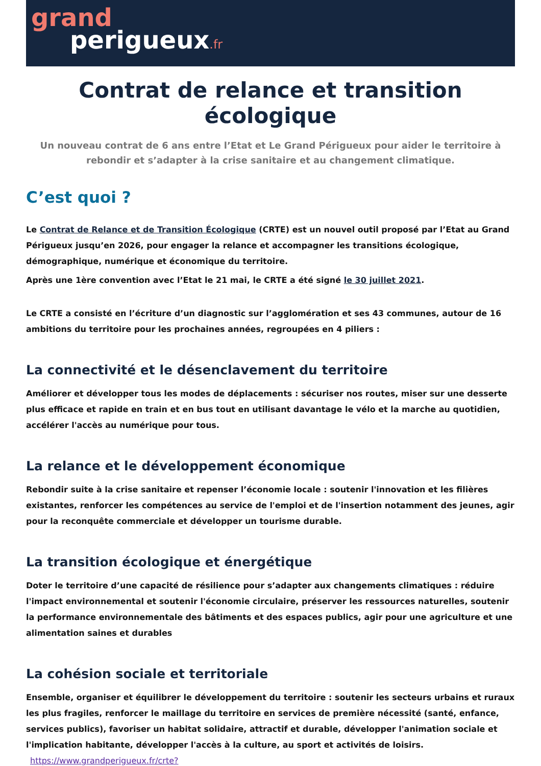grand
perigueux.fr
Contrat de relance et transition écologique
Un nouveau contrat de 6 ans entre l’Etat et Le Grand Périgueux pour aider le territoire à rebondir et s’adapter à la crise sanitaire et au changement climatique.
C’est quoi ?
Le Contrat de Relance et de Transition Écologique (CRTE) est un nouvel outil proposé par l’Etat au Grand Périgueux jusqu’en 2026, pour engager la relance et accompagner les transitions écologique, démographique, numérique et économique du territoire.
Après une 1ère convention avec l’Etat le 21 mai, le CRTE a été signé le 30 juillet 2021.
Le CRTE a consisté en l’écriture d’un diagnostic sur l’agglomération et ses 43 communes, autour de 16 ambitions du territoire pour les prochaines années, regroupées en 4 piliers :
La connectivité et le désenclavement du territoire
Améliorer et développer tous les modes de déplacements : sécuriser nos routes, miser sur une desserte plus efficace et rapide en train et en bus tout en utilisant davantage le vélo et la marche au quotidien, accélérer l'accès au numérique pour tous.
La relance et le développement économique
Rebondir suite à la crise sanitaire et repenser l’économie locale : soutenir l'innovation et les filières existantes, renforcer les compétences au service de l'emploi et de l'insertion notamment des jeunes, agir pour la reconquête commerciale et développer un tourisme durable.
La transition écologique et énergétique
Doter le territoire d’une capacité de résilience pour s’adapter aux changements climatiques : réduire l'impact environnemental et soutenir l'économie circulaire, préserver les ressources naturelles, soutenir la performance environnementale des bâtiments et des espaces publics, agir pour une agriculture et une alimentation saines et durables
La cohésion sociale et territoriale
Ensemble, organiser et équilibrer le développement du territoire : soutenir les secteurs urbains et ruraux les plus fragiles, renforcer le maillage du territoire en services de première nécessité (santé, enfance, services publics), favoriser un habitat solidaire, attractif et durable, développer l'animation sociale et l'implication habitante, développer l'accès à la culture, au sport et activités de loisirs.
https://www.grandperigueux.fr/crte?